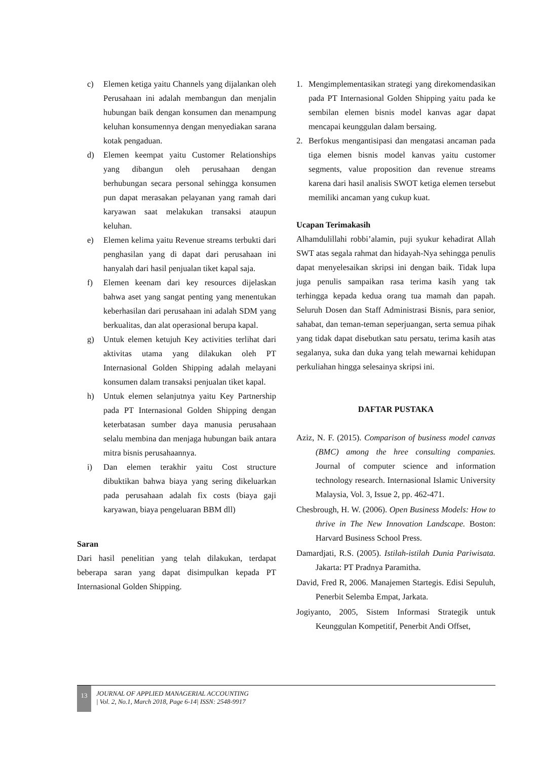c) Elemen ketiga yaitu Channels yang dijalankan oleh Perusahaan ini adalah membangun dan menjalin hubungan baik dengan konsumen dan menampung keluhan konsumennya dengan menyediakan sarana kotak pengaduan.
d) Elemen keempat yaitu Customer Relationships yang dibangun oleh perusahaan dengan berhubungan secara personal sehingga konsumen pun dapat merasakan pelayanan yang ramah dari karyawan saat melakukan transaksi ataupun keluhan.
e) Elemen kelima yaitu Revenue streams terbukti dari penghasilan yang di dapat dari perusahaan ini hanyalah dari hasil penjualan tiket kapal saja.
f) Elemen keenam dari key resources dijelaskan bahwa aset yang sangat penting yang menentukan keberhasilan dari perusahaan ini adalah SDM yang berkualitas, dan alat operasional berupa kapal.
g) Untuk elemen ketujuh Key activities terlihat dari aktivitas utama yang dilakukan oleh PT Internasional Golden Shipping adalah melayani konsumen dalam transaksi penjualan tiket kapal.
h) Untuk elemen selanjutnya yaitu Key Partnership pada PT Internasional Golden Shipping dengan keterbatasan sumber daya manusia perusahaan selalu membina dan menjaga hubungan baik antara mitra bisnis perusahaannya.
i) Dan elemen terakhir yaitu Cost structure dibuktikan bahwa biaya yang sering dikeluarkan pada perusahaan adalah fix costs (biaya gaji karyawan, biaya pengeluaran BBM dll)
Saran
Dari hasil penelitian yang telah dilakukan, terdapat beberapa saran yang dapat disimpulkan kepada PT Internasional Golden Shipping.
1. Mengimplementasikan strategi yang direkomendasikan pada PT Internasional Golden Shipping yaitu pada ke sembilan elemen bisnis model kanvas agar dapat mencapai keunggulan dalam bersaing.
2. Berfokus mengantisipasi dan mengatasi ancaman pada tiga elemen bisnis model kanvas yaitu customer segments, value proposition dan revenue streams karena dari hasil analisis SWOT ketiga elemen tersebut memiliki ancaman yang cukup kuat.
Ucapan Terimakasih
Alhamdulillahi robbi’alamin, puji syukur kehadirat Allah SWT atas segala rahmat dan hidayah-Nya sehingga penulis dapat menyelesaikan skripsi ini dengan baik. Tidak lupa juga penulis sampaikan rasa terima kasih yang tak terhingga kepada kedua orang tua mamah dan papah. Seluruh Dosen dan Staff Administrasi Bisnis, para senior, sahabat, dan teman-teman seperjuangan, serta semua pihak yang tidak dapat disebutkan satu persatu, terima kasih atas segalanya, suka dan duka yang telah mewarnai kehidupan perkuliahan hingga selesainya skripsi ini.
DAFTAR PUSTAKA
Aziz, N. F. (2015). Comparison of business model canvas (BMC) among the hree consulting companies. Journal of computer science and information technology research. Internasional Islamic University Malaysia, Vol. 3, Issue 2, pp. 462-471.
Chesbrough, H. W. (2006). Open Business Models: How to thrive in The New Innovation Landscape. Boston: Harvard Business School Press.
Damardjati, R.S. (2005). Istilah-istilah Dunia Pariwisata. Jakarta: PT Pradnya Paramitha.
David, Fred R, 2006. Manajemen Startegis. Edisi Sepuluh, Penerbit Selemba Empat, Jarkata.
Jogiyanto, 2005, Sistem Informasi Strategik untuk Keunggulan Kompetitif, Penerbit Andi Offset,
13
JOURNAL OF APPLIED MANAGERIAL ACCOUNTING
| Vol. 2, No.1, March 2018, Page 6-14| ISSN: 2548-9917